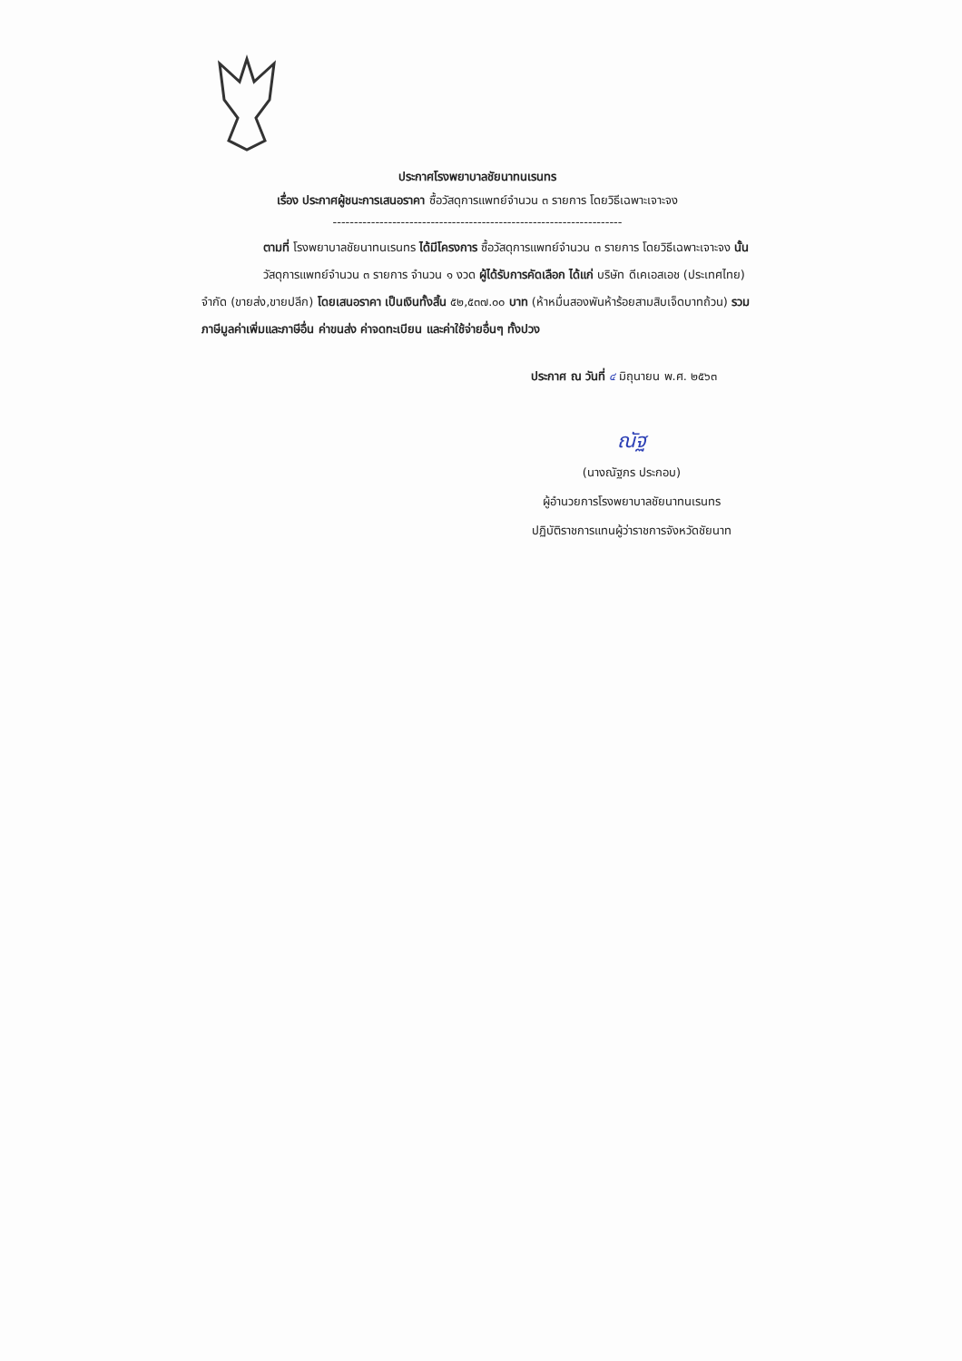ประกาศโรงพยาบาลชัยนาทนเรนทร
เรื่อง ประกาศผู้ชนะการเสนอราคา ซื้อวัสดุการแพทย์จำนวน ๓ รายการ โดยวิธีเฉพาะเจาะจง
--------------------------------------------------------------------
ตามที่ โรงพยาบาลชัยนาทนเรนทร ได้มีโครงการ ซื้อวัสดุการแพทย์จำนวน ๓ รายการ โดยวิธีเฉพาะเจาะจง นั้น
วัสดุการแพทย์จำนวน ๓ รายการ จำนวน ๑ งวด ผู้ได้รับการคัดเลือก ได้แก่ บริษัท ดีเคเอสเอช (ประเทศไทย) จำกัด (ขายส่ง,ขายปลีก) โดยเสนอราคา เป็นเงินทั้งสิ้น ๕๒,๕๓๗.๐๐ บาท (ห้าหมื่นสองพันห้าร้อยสามสิบเจ็ดบาทถ้วน) รวมภาษีมูลค่าเพิ่มและภาษีอื่น ค่าขนส่ง ค่าจดทะเบียน และค่าใช้จ่ายอื่นๆ ทั้งปวง
ประกาศ ณ วันที่ ๔ มิถุนายน พ.ศ. ๒๕๖๓
ณัฐ
(นางณัฐภร ประกอบ)
ผู้อำนวยการโรงพยาบาลชัยนาทนเรนทร
ปฏิบัติราชการแทนผู้ว่าราชการจังหวัดชัยนาท